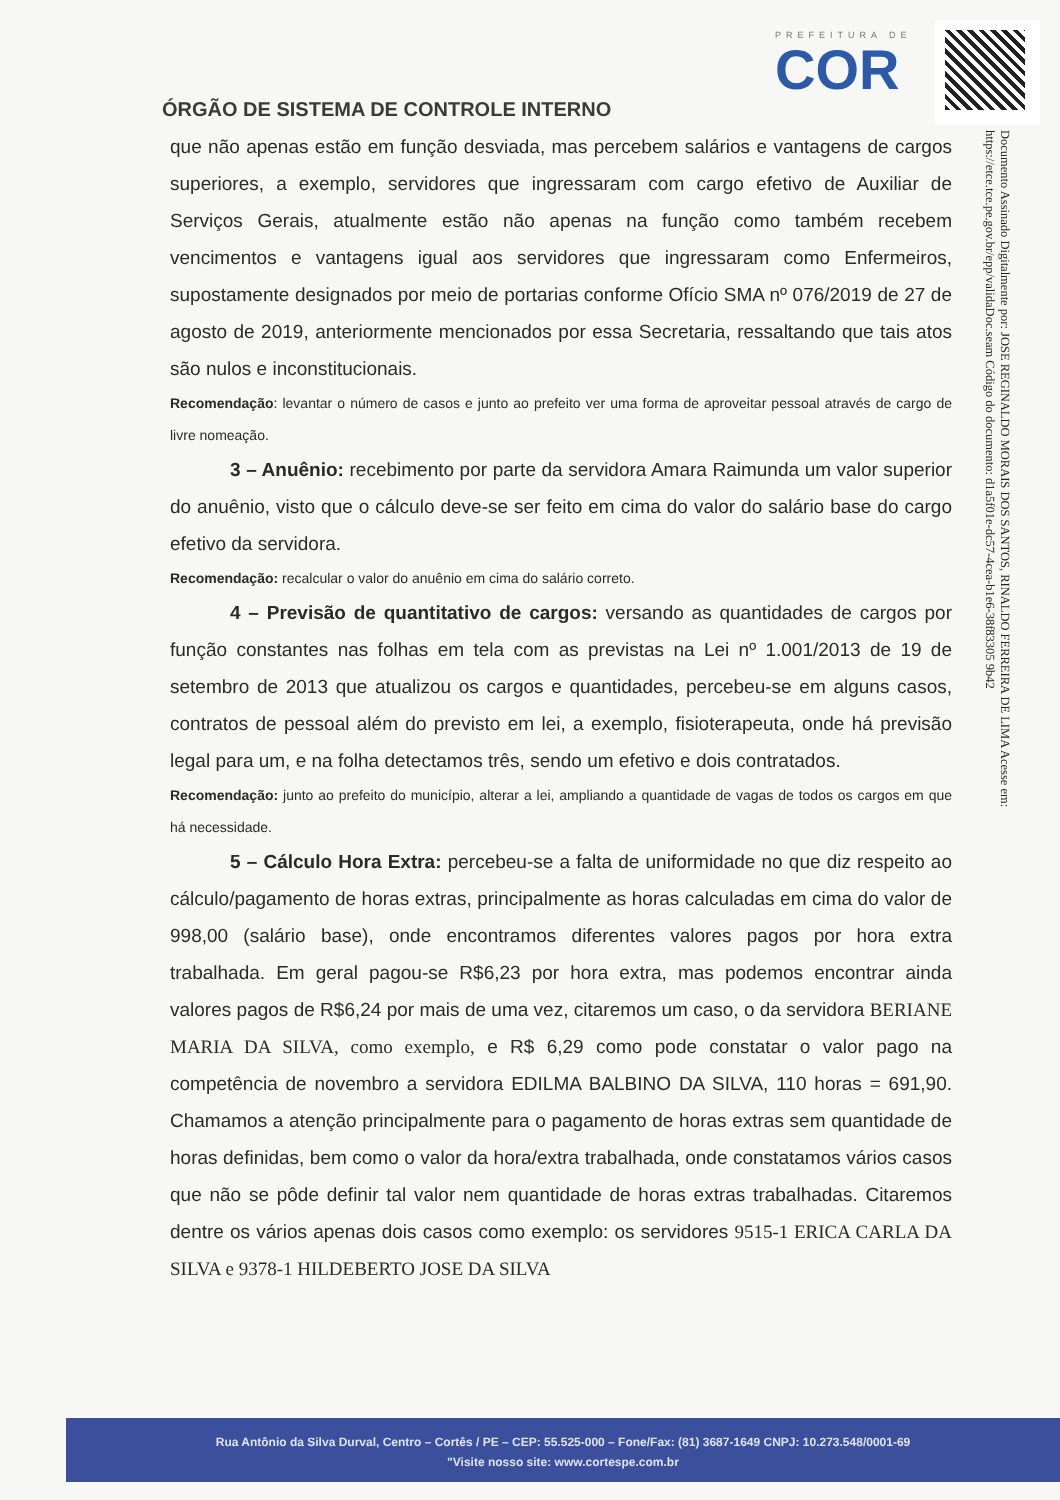PREFEITURA DE
COR
ÓRGÃO DE SISTEMA DE CONTROLE INTERNO
Documento Assinado Digitalmente por: JOSE REGINALDO MORAIS DOS SANTOS, RINALDO FERREIRA DE LIMA Acesse em: https://etce.tce.pe.gov.br/epp/validaDoc.seam Código do documento: d1a5f01e-dc57-4cea-b1e6-38f83305 9b42
que não apenas estão em função desviada, mas percebem salários e vantagens de cargos superiores, a exemplo, servidores que ingressaram com cargo efetivo de Auxiliar de Serviços Gerais, atualmente estão não apenas na função como também recebem vencimentos e vantagens igual aos servidores que ingressaram como Enfermeiros, supostamente designados por meio de portarias conforme Ofício SMA nº 076/2019 de 27 de agosto de 2019, anteriormente mencionados por essa Secretaria, ressaltando que tais atos são nulos e inconstitucionais.
Recomendação: levantar o número de casos e junto ao prefeito ver uma forma de aproveitar pessoal através de cargo de livre nomeação.
3 – Anuênio: recebimento por parte da servidora Amara Raimunda um valor superior do anuênio, visto que o cálculo deve-se ser feito em cima do valor do salário base do cargo efetivo da servidora.
Recomendação: recalcular o valor do anuênio em cima do salário correto.
4 – Previsão de quantitativo de cargos: versando as quantidades de cargos por função constantes nas folhas em tela com as previstas na Lei nº 1.001/2013 de 19 de setembro de 2013 que atualizou os cargos e quantidades, percebeu-se em alguns casos, contratos de pessoal além do previsto em lei, a exemplo, fisioterapeuta, onde há previsão legal para um, e na folha detectamos três, sendo um efetivo e dois contratados.
Recomendação: junto ao prefeito do município, alterar a lei, ampliando a quantidade de vagas de todos os cargos em que há necessidade.
5 – Cálculo Hora Extra: percebeu-se a falta de uniformidade no que diz respeito ao cálculo/pagamento de horas extras, principalmente as horas calculadas em cima do valor de 998,00 (salário base), onde encontramos diferentes valores pagos por hora extra trabalhada. Em geral pagou-se R$6,23 por hora extra, mas podemos encontrar ainda valores pagos de R$6,24 por mais de uma vez, citaremos um caso, o da servidora BERIANE MARIA DA SILVA, como exemplo, e R$ 6,29 como pode constatar o valor pago na competência de novembro a servidora EDILMA BALBINO DA SILVA, 110 horas = 691,90. Chamamos a atenção principalmente para o pagamento de horas extras sem quantidade de horas definidas, bem como o valor da hora/extra trabalhada, onde constatamos vários casos que não se pôde definir tal valor nem quantidade de horas extras trabalhadas. Citaremos dentre os vários apenas dois casos como exemplo: os servidores 9515-1 ERICA CARLA DA SILVA e 9378-1 HILDEBERTO JOSE DA SILVA
Rua Antônio da Silva Durval, Centro – Cortês / PE – CEP: 55.525-000 – Fone/Fax: (81) 3687-1649 CNPJ: 10.273.548/0001-69
"Visite nosso site: www.cortespe.com.br